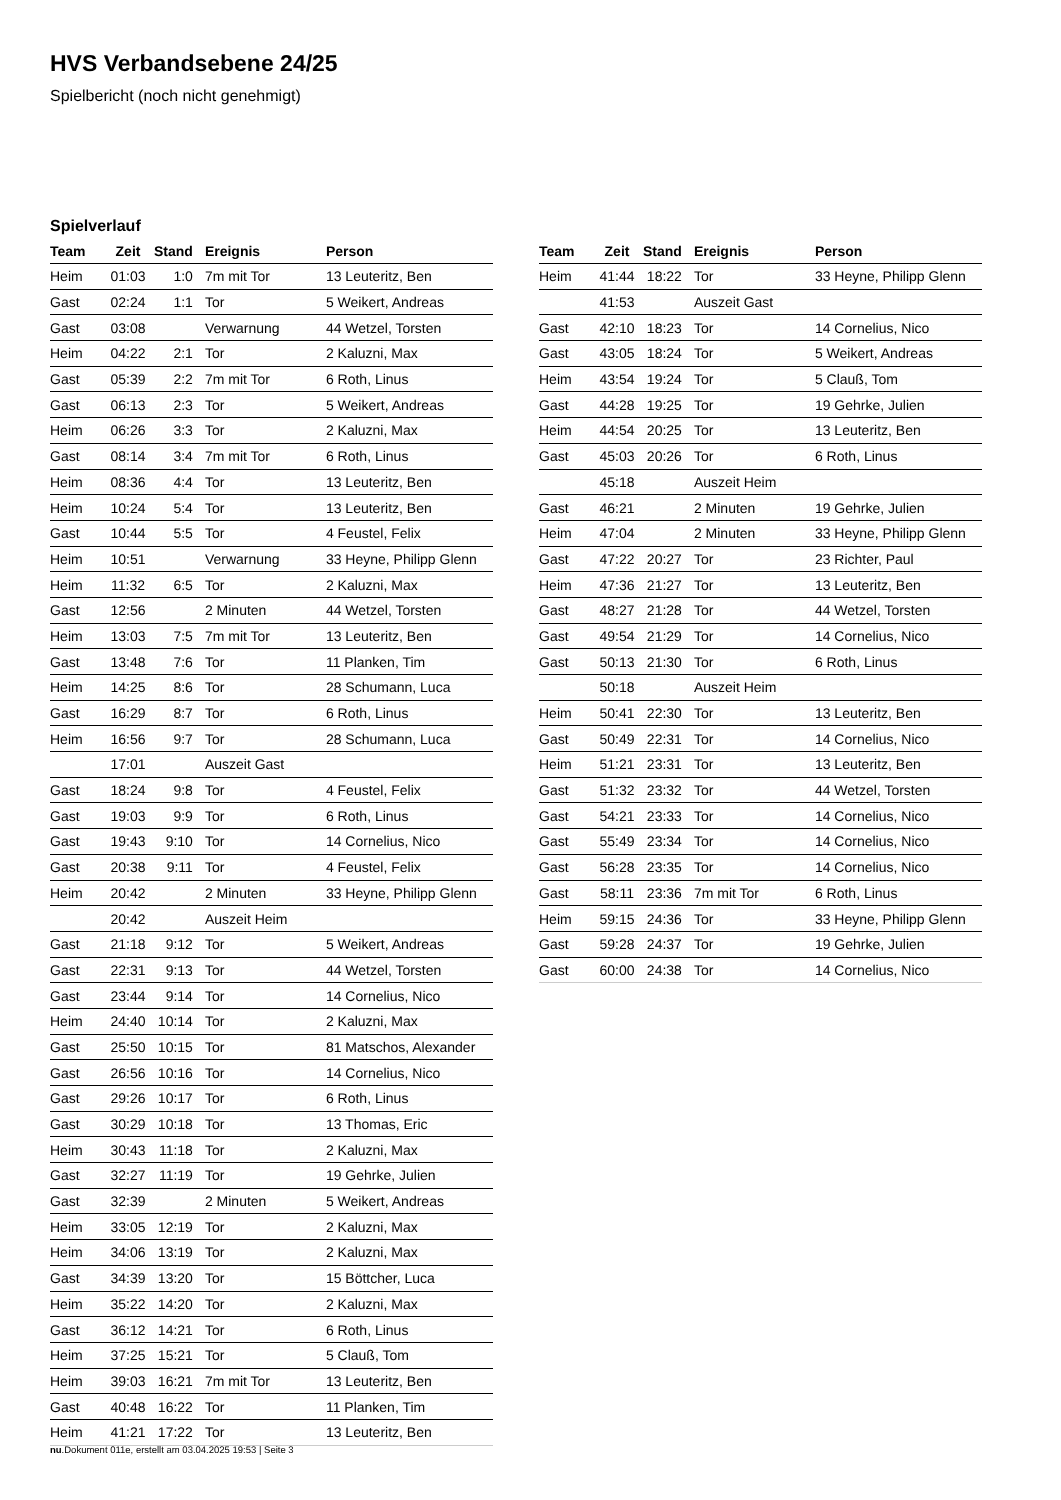HVS Verbandsebene 24/25
Spielbericht (noch nicht genehmigt)
Spielverlauf
| Team | Zeit | Stand | Ereignis | Person |
| --- | --- | --- | --- | --- |
| Heim | 01:03 | 1:0 | 7m mit Tor | 13 Leuteritz, Ben |
| Gast | 02:24 | 1:1 | Tor | 5 Weikert, Andreas |
| Gast | 03:08 | | Verwarnung | 44 Wetzel, Torsten |
| Heim | 04:22 | 2:1 | Tor | 2 Kaluzni, Max |
| Gast | 05:39 | 2:2 | 7m mit Tor | 6 Roth, Linus |
| Gast | 06:13 | 2:3 | Tor | 5 Weikert, Andreas |
| Heim | 06:26 | 3:3 | Tor | 2 Kaluzni, Max |
| Gast | 08:14 | 3:4 | 7m mit Tor | 6 Roth, Linus |
| Heim | 08:36 | 4:4 | Tor | 13 Leuteritz, Ben |
| Heim | 10:24 | 5:4 | Tor | 13 Leuteritz, Ben |
| Gast | 10:44 | 5:5 | Tor | 4 Feustel, Felix |
| Heim | 10:51 | | Verwarnung | 33 Heyne, Philipp Glenn |
| Heim | 11:32 | 6:5 | Tor | 2 Kaluzni, Max |
| Gast | 12:56 | | 2 Minuten | 44 Wetzel, Torsten |
| Heim | 13:03 | 7:5 | 7m mit Tor | 13 Leuteritz, Ben |
| Gast | 13:48 | 7:6 | Tor | 11 Planken, Tim |
| Heim | 14:25 | 8:6 | Tor | 28 Schumann, Luca |
| Gast | 16:29 | 8:7 | Tor | 6 Roth, Linus |
| Heim | 16:56 | 9:7 | Tor | 28 Schumann, Luca |
| | 17:01 | | Auszeit Gast | |
| Gast | 18:24 | 9:8 | Tor | 4 Feustel, Felix |
| Gast | 19:03 | 9:9 | Tor | 6 Roth, Linus |
| Gast | 19:43 | 9:10 | Tor | 14 Cornelius, Nico |
| Gast | 20:38 | 9:11 | Tor | 4 Feustel, Felix |
| Heim | 20:42 | | 2 Minuten | 33 Heyne, Philipp Glenn |
| | 20:42 | | Auszeit Heim | |
| Gast | 21:18 | 9:12 | Tor | 5 Weikert, Andreas |
| Gast | 22:31 | 9:13 | Tor | 44 Wetzel, Torsten |
| Gast | 23:44 | 9:14 | Tor | 14 Cornelius, Nico |
| Heim | 24:40 | 10:14 | Tor | 2 Kaluzni, Max |
| Gast | 25:50 | 10:15 | Tor | 81 Matschos, Alexander |
| Gast | 26:56 | 10:16 | Tor | 14 Cornelius, Nico |
| Gast | 29:26 | 10:17 | Tor | 6 Roth, Linus |
| Gast | 30:29 | 10:18 | Tor | 13 Thomas, Eric |
| Heim | 30:43 | 11:18 | Tor | 2 Kaluzni, Max |
| Gast | 32:27 | 11:19 | Tor | 19 Gehrke, Julien |
| Gast | 32:39 | | 2 Minuten | 5 Weikert, Andreas |
| Heim | 33:05 | 12:19 | Tor | 2 Kaluzni, Max |
| Heim | 34:06 | 13:19 | Tor | 2 Kaluzni, Max |
| Gast | 34:39 | 13:20 | Tor | 15 Böttcher, Luca |
| Heim | 35:22 | 14:20 | Tor | 2 Kaluzni, Max |
| Gast | 36:12 | 14:21 | Tor | 6 Roth, Linus |
| Heim | 37:25 | 15:21 | Tor | 5 Clauß, Tom |
| Heim | 39:03 | 16:21 | 7m mit Tor | 13 Leuteritz, Ben |
| Gast | 40:48 | 16:22 | Tor | 11 Planken, Tim |
| Heim | 41:21 | 17:22 | Tor | 13 Leuteritz, Ben |
| Team | Zeit | Stand | Ereignis | Person |
| --- | --- | --- | --- | --- |
| Heim | 41:44 | 18:22 | Tor | 33 Heyne, Philipp Glenn |
| | 41:53 | | Auszeit Gast | |
| Gast | 42:10 | 18:23 | Tor | 14 Cornelius, Nico |
| Gast | 43:05 | 18:24 | Tor | 5 Weikert, Andreas |
| Heim | 43:54 | 19:24 | Tor | 5 Clauß, Tom |
| Gast | 44:28 | 19:25 | Tor | 19 Gehrke, Julien |
| Heim | 44:54 | 20:25 | Tor | 13 Leuteritz, Ben |
| Gast | 45:03 | 20:26 | Tor | 6 Roth, Linus |
| | 45:18 | | Auszeit Heim | |
| Gast | 46:21 | | 2 Minuten | 19 Gehrke, Julien |
| Heim | 47:04 | | 2 Minuten | 33 Heyne, Philipp Glenn |
| Gast | 47:22 | 20:27 | Tor | 23 Richter, Paul |
| Heim | 47:36 | 21:27 | Tor | 13 Leuteritz, Ben |
| Gast | 48:27 | 21:28 | Tor | 44 Wetzel, Torsten |
| Gast | 49:54 | 21:29 | Tor | 14 Cornelius, Nico |
| Gast | 50:13 | 21:30 | Tor | 6 Roth, Linus |
| | 50:18 | | Auszeit Heim | |
| Heim | 50:41 | 22:30 | Tor | 13 Leuteritz, Ben |
| Gast | 50:49 | 22:31 | Tor | 14 Cornelius, Nico |
| Heim | 51:21 | 23:31 | Tor | 13 Leuteritz, Ben |
| Gast | 51:32 | 23:32 | Tor | 44 Wetzel, Torsten |
| Gast | 54:21 | 23:33 | Tor | 14 Cornelius, Nico |
| Gast | 55:49 | 23:34 | Tor | 14 Cornelius, Nico |
| Gast | 56:28 | 23:35 | Tor | 14 Cornelius, Nico |
| Gast | 58:11 | 23:36 | 7m mit Tor | 6 Roth, Linus |
| Heim | 59:15 | 24:36 | Tor | 33 Heyne, Philipp Glenn |
| Gast | 59:28 | 24:37 | Tor | 19 Gehrke, Julien |
| Gast | 60:00 | 24:38 | Tor | 14 Cornelius, Nico |
nu.Dokument 011e, erstellt am 03.04.2025 19:53 | Seite 3